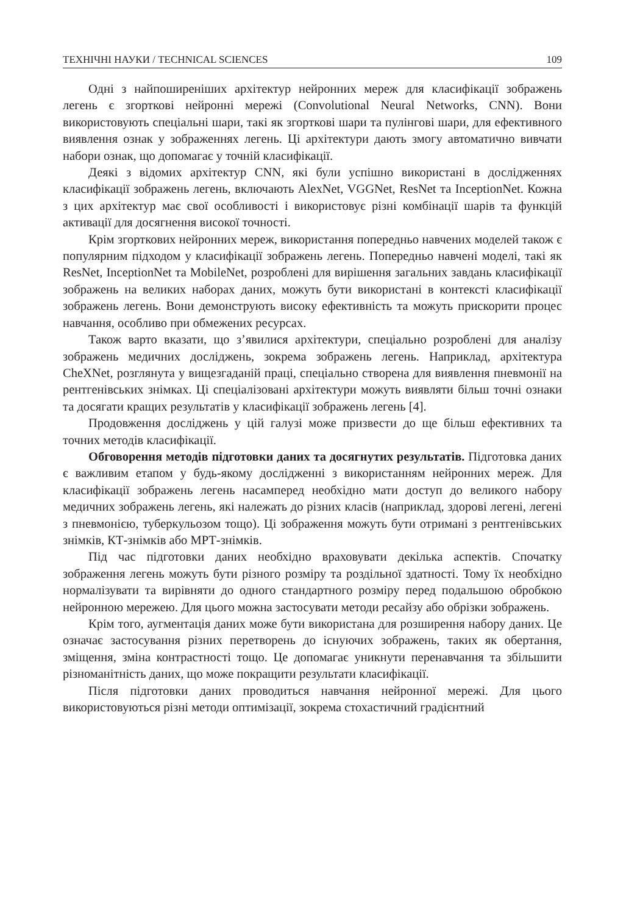ТЕХНІЧНІ НАУКИ / TECHNICAL SCIENCES 109
Одні з найпоширеніших архітектур нейронних мереж для класифікації зображень легень є згорткові нейронні мережі (Convolutional Neural Networks, CNN). Вони використовують спеціальні шари, такі як згорткові шари та пулінгові шари, для ефективного виявлення ознак у зображеннях легень. Ці архітектури дають змогу автоматично вивчати набори ознак, що допомагає у точній класифікації.
Деякі з відомих архітектур CNN, які були успішно використані в дослідженнях класифікації зображень легень, включають AlexNet, VGGNet, ResNet та InceptionNet. Кожна з цих архітектур має свої особливості і використовує різні комбінації шарів та функцій активації для досягнення високої точності.
Крім згорткових нейронних мереж, використання попередньо навчених моделей також є популярним підходом у класифікації зображень легень. Попередньо навчені моделі, такі як ResNet, InceptionNet та MobileNet, розроблені для вирішення загальних завдань класифікації зображень на великих наборах даних, можуть бути використані в контексті класифікації зображень легень. Вони демонструють високу ефективність та можуть прискорити процес навчання, особливо при обмежених ресурсах.
Також варто вказати, що з’явилися архітектури, спеціально розроблені для аналізу зображень медичних досліджень, зокрема зображень легень. Наприклад, архітектура CheXNet, розглянута у вищезгаданій праці, спеціально створена для виявлення пневмонії на рентгенівських знімках. Ці спеціалізовані архітектури можуть виявляти більш точні ознаки та досягати кращих результатів у класифікації зображень легень [4].
Продовження досліджень у цій галузі може призвести до ще більш ефективних та точних методів класифікації.
Обговорення методів підготовки даних та досягнутих результатів. Підготовка даних є важливим етапом у будь-якому дослідженні з використанням нейронних мереж. Для класифікації зображень легень насамперед необхідно мати доступ до великого набору медичних зображень легень, які належать до різних класів (наприклад, здорові легені, легені з пневмонією, туберкульозом тощо). Ці зображення можуть бути отримані з рентгенівських знімків, КТ-знімків або МРТ-знімків.
Під час підготовки даних необхідно враховувати декілька аспектів. Спочатку зображення легень можуть бути різного розміру та роздільної здатності. Тому їх необхідно нормалізувати та вирівняти до одного стандартного розміру перед подальшою обробкою нейронною мережею. Для цього можна застосувати методи ресайзу або обрізки зображень.
Крім того, аугментація даних може бути використана для розширення набору даних. Це означає застосування різних перетворень до існуючих зображень, таких як обертання, зміщення, зміна контрастності тощо. Це допомагає уникнути перенавчання та збільшити різноманітність даних, що може покращити результати класифікації.
Після підготовки даних проводиться навчання нейронної мережі. Для цього використовуються різні методи оптимізації, зокрема стохастичний градієнтний